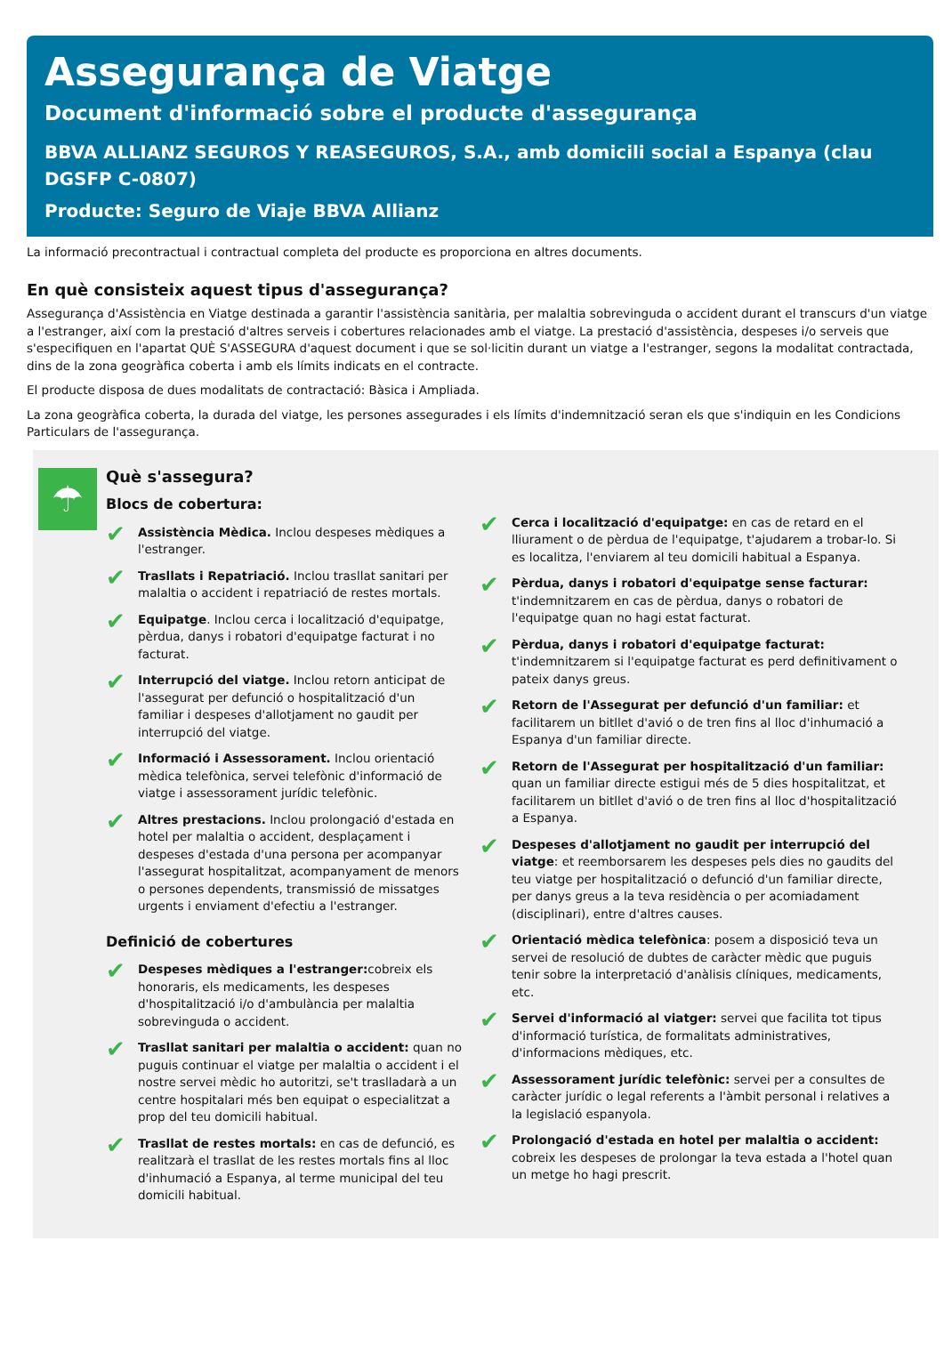Assegurança de Viatge
Document d'informació sobre el producte d'assegurança
BBVA ALLIANZ SEGUROS Y REASEGUROS, S.A., amb domicili social a Espanya (clau DGSFP C-0807)
Producte: Seguro de Viaje BBVA Allianz
La informació precontractual i contractual completa del producte es proporciona en altres documents.
En què consisteix aquest tipus d'assegurança?
Assegurança d'Assistència en Viatge destinada a garantir l'assistència sanitària, per malaltia sobrevinguda o accident durant el transcurs d'un viatge a l'estranger, així com la prestació d'altres serveis i cobertures relacionades amb el viatge. La prestació d'assistència, despeses i/o serveis que s'especifiquen en l'apartat QUÈ S'ASSEGURA d'aquest document i que se sol·licitin durant un viatge a l'estranger, segons la modalitat contractada, dins de la zona geogràfica coberta i amb els límits indicats en el contracte.
El producte disposa de dues modalitats de contractació: Bàsica i Ampliada.
La zona geogràfica coberta, la durada del viatge, les persones assegurades i els límits d'indemnització seran els que s'indiquin en les Condicions Particulars de l'assegurança.
☂
Què s'assegura?
Blocs de cobertura:
✔
Assistència Mèdica. Inclou despeses mèdiques a l'estranger.
✔
Trasllats i Repatriació. Inclou trasllat sanitari per malaltia o accident i repatriació de restes mortals.
✔
Equipatge. Inclou cerca i localització d'equipatge, pèrdua, danys i robatori d'equipatge facturat i no facturat.
✔
Interrupció del viatge. Inclou retorn anticipat de l'assegurat per defunció o hospitalització d'un familiar i despeses d'allotjament no gaudit per interrupció del viatge.
✔
Informació i Assessorament. Inclou orientació mèdica telefònica, servei telefònic d'informació de viatge i assessorament jurídic telefònic.
✔
Altres prestacions. Inclou prolongació d'estada en hotel per malaltia o accident, desplaçament i despeses d'estada d'una persona per acompanyar l'assegurat hospitalitzat, acompanyament de menors o persones dependents, transmissió de missatges urgents i enviament d'efectiu a l'estranger.
Definició de cobertures
✔
Despeses mèdiques a l'estranger: cobreix els honoraris, els medicaments, les despeses d'hospitalització i/o d'ambulància per malaltia sobrevinguda o accident.
✔
Trasllat sanitari per malaltia o accident: quan no puguis continuar el viatge per malaltia o accident i el nostre servei mèdic ho autoritzi, se't traslladarà a un centre hospitalari més ben equipat o especialitzat a prop del teu domicili habitual.
✔
Trasllat de restes mortals: en cas de defunció, es realitzarà el trasllat de les restes mortals fins al lloc d'inhumació a Espanya, al terme municipal del teu domicili habitual.
✔
Cerca i localització d'equipatge: en cas de retard en el lliurament o de pèrdua de l'equipatge, t'ajudarem a trobar-lo. Si es localitza, l'enviarem al teu domicili habitual a Espanya.
✔
Pèrdua, danys i robatori d'equipatge sense facturar: t'indemnitzarem en cas de pèrdua, danys o robatori de l'equipatge quan no hagi estat facturat.
✔
Pèrdua, danys i robatori d'equipatge facturat: t'indemnitzarem si l'equipatge facturat es perd definitivament o pateix danys greus.
✔
Retorn de l'Assegurat per defunció d'un familiar: et facilitarem un bitllet d'avió o de tren fins al lloc d'inhumació a Espanya d'un familiar directe.
✔
Retorn de l'Assegurat per hospitalització d'un familiar: quan un familiar directe estigui més de 5 dies hospitalitzat, et facilitarem un bitllet d'avió o de tren fins al lloc d'hospitalització a Espanya.
✔
Despeses d'allotjament no gaudit per interrupció del viatge: et reemborsarem les despeses pels dies no gaudits del teu viatge per hospitalització o defunció d'un familiar directe, per danys greus a la teva residència o per acomiadament (disciplinari), entre d'altres causes.
✔
Orientació mèdica telefònica: posem a disposició teva un servei de resolució de dubtes de caràcter mèdic que puguis tenir sobre la interpretació d'anàlisis clíniques, medicaments, etc.
✔
Servei d'informació al viatger: servei que facilita tot tipus d'informació turística, de formalitats administratives, d'informacions mèdiques, etc.
✔
Assessorament jurídic telefònic: servei per a consultes de caràcter jurídic o legal referents a l'àmbit personal i relatives a la legislació espanyola.
✔
Prolongació d'estada en hotel per malaltia o accident: cobreix les despeses de prolongar la teva estada a l'hotel quan un metge ho hagi prescrit.